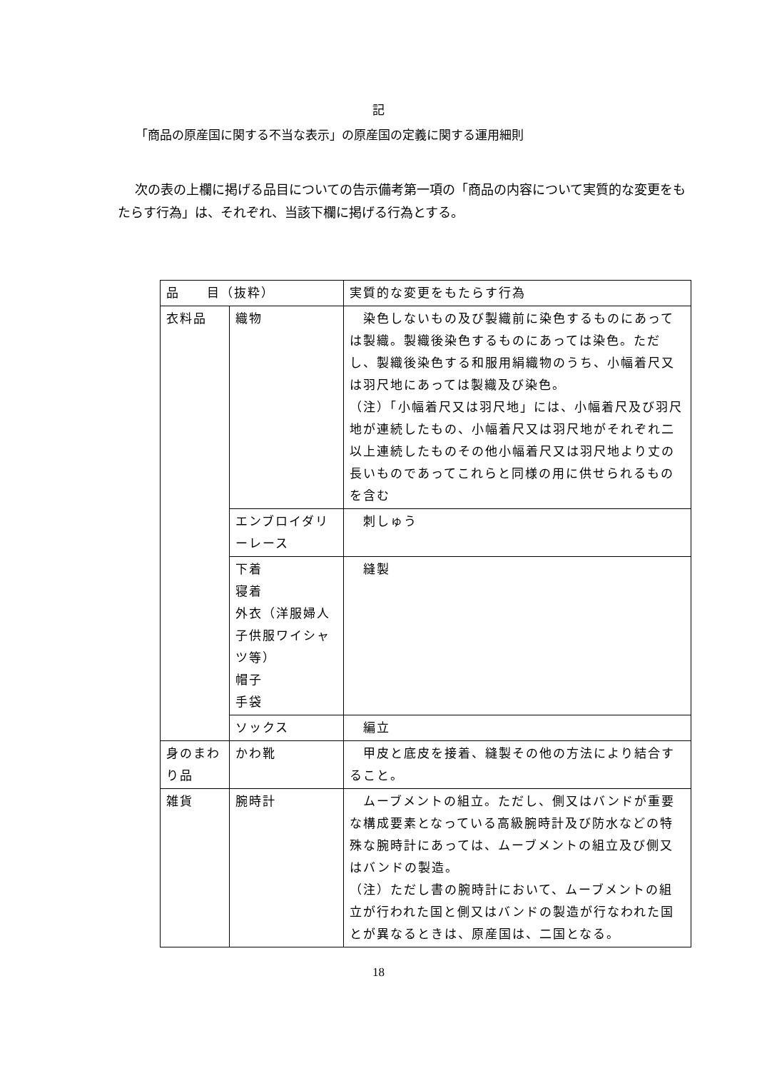記
「商品の原産国に関する不当な表示」の原産国の定義に関する運用細則
次の表の上欄に掲げる品目についての告示備考第一項の「商品の内容について実質的な変更をもたらす行為」は、それぞれ、当該下欄に掲げる行為とする。
| 品 目（抜粋） | | 実質的な変更をもたらす行為 |
| 衣料品 | 織物 | 染色しないもの及び製織前に染色するものにあっては製織。製織後染色するものにあっては染色。ただし、製織後染色する和服用絹織物のうち、小幅着尺又は羽尺地にあっては製織及び染色。 （注）「小幅着尺又は羽尺地」には、小幅着尺及び羽尺地が連続したもの、小幅着尺又は羽尺地がそれぞれ二以上連続したものその他小幅着尺又は羽尺地より丈の長いものであってこれらと同様の用に供せられるものを含む |
| | エンブロイダリーレース | 刺しゅう |
| | 下着 寝着 外衣（洋服婦人子供服ワイシャツ等） 帽子 手袋 | 縫製 |
| | ソックス | 編立 |
| 身のまわり品 | かわ靴 | 甲皮と底皮を接着、縫製その他の方法により結合すること。 |
| 雑貨 | 腕時計 | ムーブメントの組立。ただし、側又はバンドが重要な構成要素となっている高級腕時計及び防水などの特殊な腕時計にあっては、ムーブメントの組立及び側又はバンドの製造。 （注）ただし書の腕時計において、ムーブメントの組立が行われた国と側又はバンドの製造が行なわれた国とが異なるときは、原産国は、二国となる。 |
18